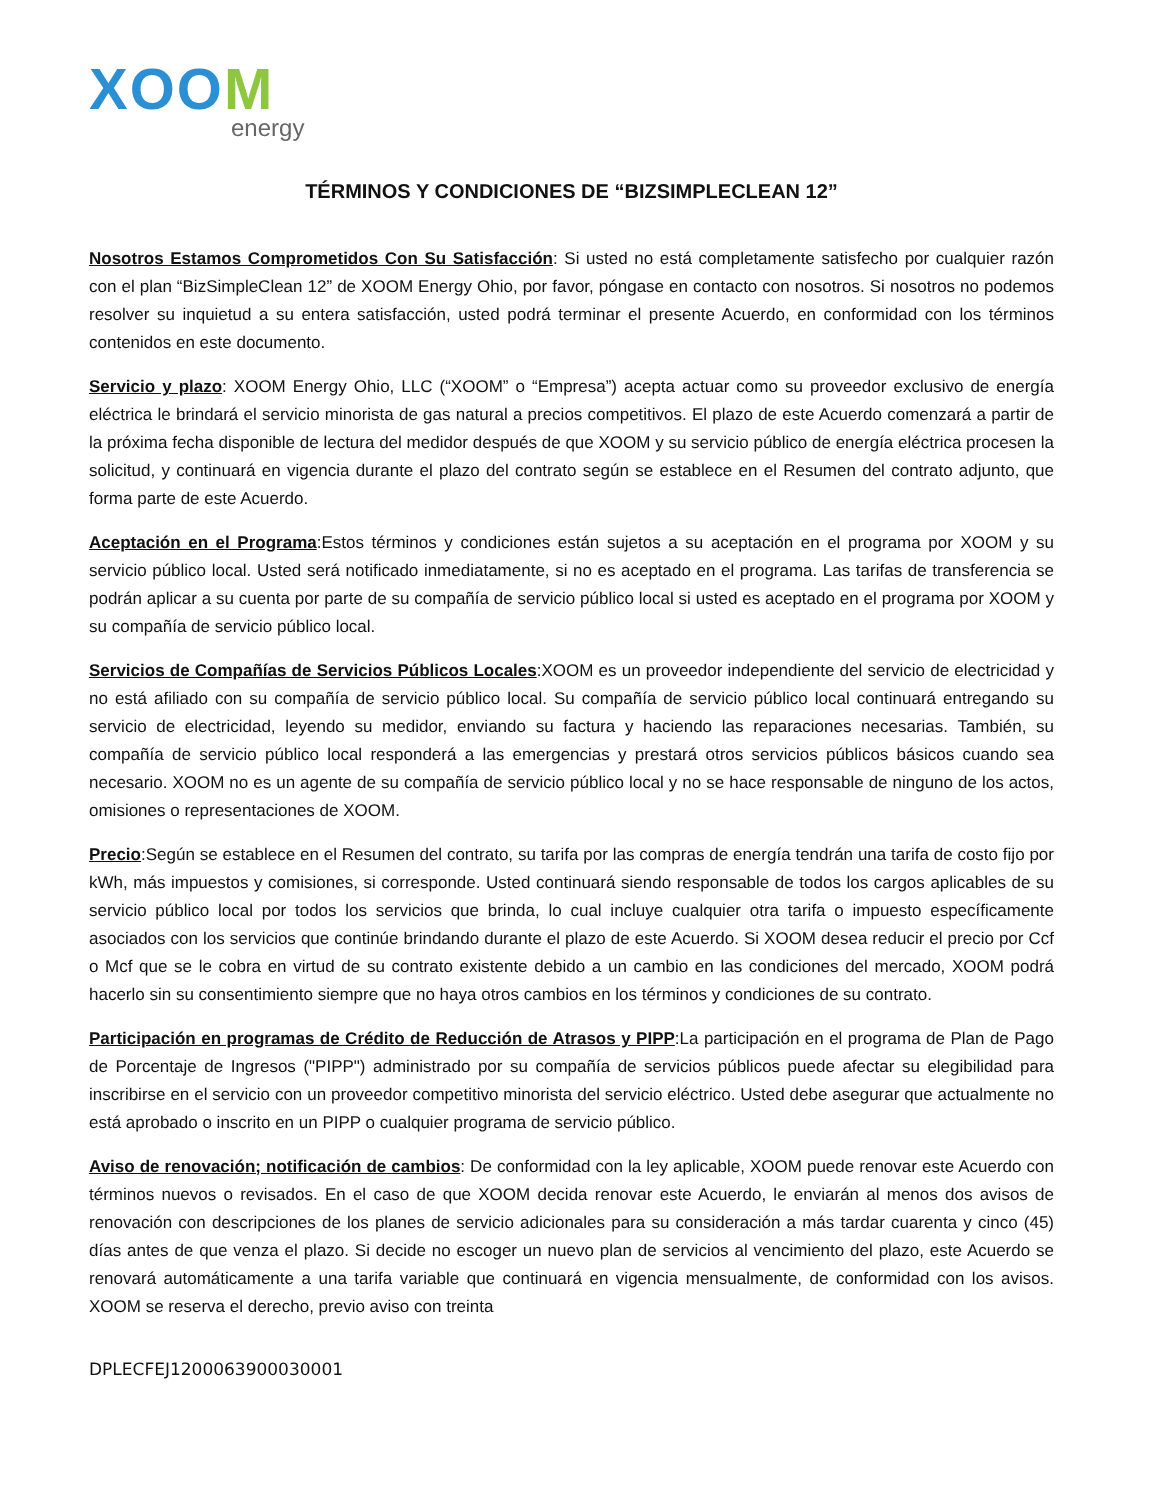XOOM
energy
TÉRMINOS Y CONDICIONES DE “BIZSIMPLECLEAN 12”
Nosotros Estamos Comprometidos Con Su Satisfacción: Si usted no está completamente satisfecho por cualquier razón con el plan “BizSimpleClean 12” de XOOM Energy Ohio, por favor, póngase en contacto con nosotros. Si nosotros no podemos resolver su inquietud a su entera satisfacción, usted podrá terminar el presente Acuerdo, en conformidad con los términos contenidos en este documento.
Servicio y plazo: XOOM Energy Ohio, LLC (“XOOM” o “Empresa”) acepta actuar como su proveedor exclusivo de energía eléctrica le brindará el servicio minorista de gas natural a precios competitivos. El plazo de este Acuerdo comenzará a partir de la próxima fecha disponible de lectura del medidor después de que XOOM y su servicio público de energía eléctrica procesen la solicitud, y continuará en vigencia durante el plazo del contrato según se establece en el Resumen del contrato adjunto, que forma parte de este Acuerdo.
Aceptación en el Programa:Estos términos y condiciones están sujetos a su aceptación en el programa por XOOM y su servicio público local. Usted será notificado inmediatamente, si no es aceptado en el programa. Las tarifas de transferencia se podrán aplicar a su cuenta por parte de su compañía de servicio público local si usted es aceptado en el programa por XOOM y su compañía de servicio público local.
Servicios de Compañías de Servicios Públicos Locales:XOOM es un proveedor independiente del servicio de electricidad y no está afiliado con su compañía de servicio público local. Su compañía de servicio público local continuará entregando su servicio de electricidad, leyendo su medidor, enviando su factura y haciendo las reparaciones necesarias. También, su compañía de servicio público local responderá a las emergencias y prestará otros servicios públicos básicos cuando sea necesario. XOOM no es un agente de su compañía de servicio público local y no se hace responsable de ninguno de los actos, omisiones o representaciones de XOOM.
Precio:Según se establece en el Resumen del contrato, su tarifa por las compras de energía tendrán una tarifa de costo fijo por kWh, más impuestos y comisiones, si corresponde. Usted continuará siendo responsable de todos los cargos aplicables de su servicio público local por todos los servicios que brinda, lo cual incluye cualquier otra tarifa o impuesto específicamente asociados con los servicios que continúe brindando durante el plazo de este Acuerdo. Si XOOM desea reducir el precio por Ccf o Mcf que se le cobra en virtud de su contrato existente debido a un cambio en las condiciones del mercado, XOOM podrá hacerlo sin su consentimiento siempre que no haya otros cambios en los términos y condiciones de su contrato.
Participación en programas de Crédito de Reducción de Atrasos y PIPP:La participación en el programa de Plan de Pago de Porcentaje de Ingresos ("PIPP") administrado por su compañía de servicios públicos puede afectar su elegibilidad para inscribirse en el servicio con un proveedor competitivo minorista del servicio eléctrico. Usted debe asegurar que actualmente no está aprobado o inscrito en un PIPP o cualquier programa de servicio público.
Aviso de renovación; notificación de cambios: De conformidad con la ley aplicable, XOOM puede renovar este Acuerdo con términos nuevos o revisados. En el caso de que XOOM decida renovar este Acuerdo, le enviarán al menos dos avisos de renovación con descripciones de los planes de servicio adicionales para su consideración a más tardar cuarenta y cinco (45) días antes de que venza el plazo. Si decide no escoger un nuevo plan de servicios al vencimiento del plazo, este Acuerdo se renovará automáticamente a una tarifa variable que continuará en vigencia mensualmente, de conformidad con los avisos. XOOM se reserva el derecho, previo aviso con treinta
DPLECFEJ1200063900030001